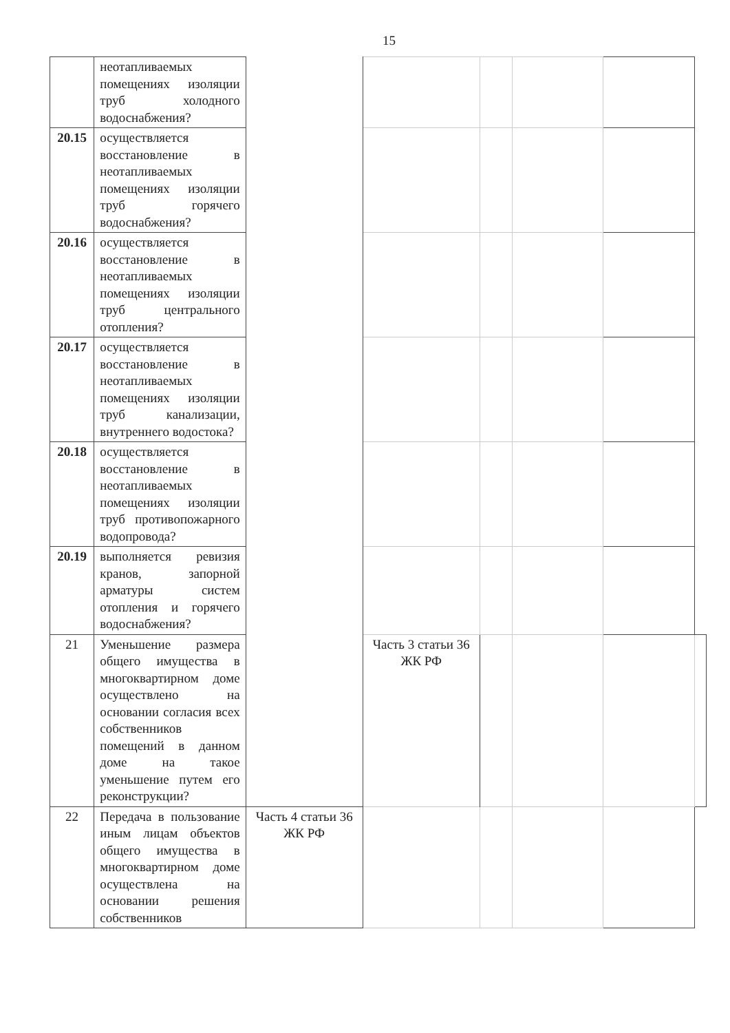15
| | неотапливаемых помещениях изоляции труб холодного водоснабжения? | | | | | | |
| 20.15 | осуществляется восстановление в неотапливаемых помещениях изоляции труб горячего водоснабжения? | | | | | | |
| 20.16 | осуществляется восстановление в неотапливаемых помещениях изоляции труб центрального отопления? | | | | | | |
| 20.17 | осуществляется восстановление в неотапливаемых помещениях изоляции труб канализации, внутреннего водостока? | | | | | | |
| 20.18 | осуществляется восстановление в неотапливаемых помещениях изоляции труб противопожарного водопровода? | | | | | | |
| 20.19 | выполняется ревизия кранов, запорной арматуры систем отопления и горячего водоснабжения? | | | | | | |
| 21 | Уменьшение размера общего имущества в многоквартирном доме осуществлено на основании согласия всех собственников помещений в данном доме на такое уменьшение путем его реконструкции? | | Часть 3 статьи 36 ЖК РФ | | | | |
| 22 | Передача в пользование иным лицам объектов общего имущества в многоквартирном доме осуществлена на основании решения собственников | Часть 4 статьи 36 ЖК РФ | | | | | |